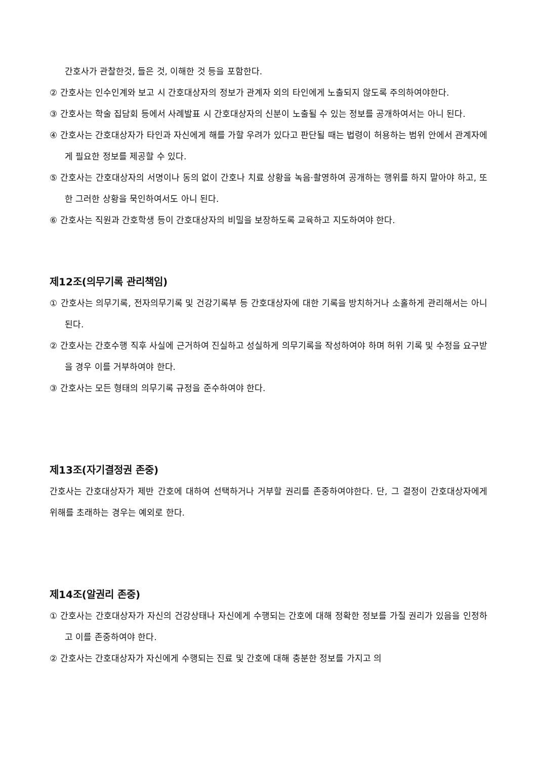간호사가 관찰한것, 들은 것, 이해한 것 등을 포함한다.
② 간호사는 인수인계와 보고 시 간호대상자의 정보가 관계자 외의 타인에게 노출되지 않도록 주의하여야한다.
③ 간호사는 학술 집담회 등에서 사례발표 시 간호대상자의 신분이 노출될 수 있는 정보를 공개하여서는 아니 된다.
④ 간호사는 간호대상자가 타인과 자신에게 해를 가할 우려가 있다고 판단될 때는 법령이 허용하는 범위 안에서 관계자에게 필요한 정보를 제공할 수 있다.
⑤ 간호사는 간호대상자의 서명이나 동의 없이 간호나 치료 상황을 녹음·촬영하여 공개하는 행위를 하지 말아야 하고, 또한 그러한 상황을 묵인하여서도 아니 된다.
⑥ 간호사는 직원과 간호학생 등이 간호대상자의 비밀을 보장하도록 교육하고 지도하여야 한다.
제12조(의무기록 관리책임)
① 간호사는 의무기록, 전자의무기록 및 건강기록부 등 간호대상자에 대한 기록을 방치하거나 소홀하게 관리해서는 아니 된다.
② 간호사는 간호수행 직후 사실에 근거하여 진실하고 성실하게 의무기록을 작성하여야 하며 허위 기록 및 수정을 요구받을 경우 이를 거부하여야 한다.
③ 간호사는 모든 형태의 의무기록 규정을 준수하여야 한다.
제13조(자기결정권 존중)
간호사는 간호대상자가 제반 간호에 대하여 선택하거나 거부할 권리를 존중하여야한다. 단, 그 결정이 간호대상자에게 위해를 초래하는 경우는 예외로 한다.
제14조(알권리 존중)
① 간호사는 간호대상자가 자신의 건강상태나 자신에게 수행되는 간호에 대해 정확한 정보를 가질 권리가 있음을 인정하고 이를 존중하여야 한다.
② 간호사는 간호대상자가 자신에게 수행되는 진료 및 간호에 대해 충분한 정보를 가지고 의